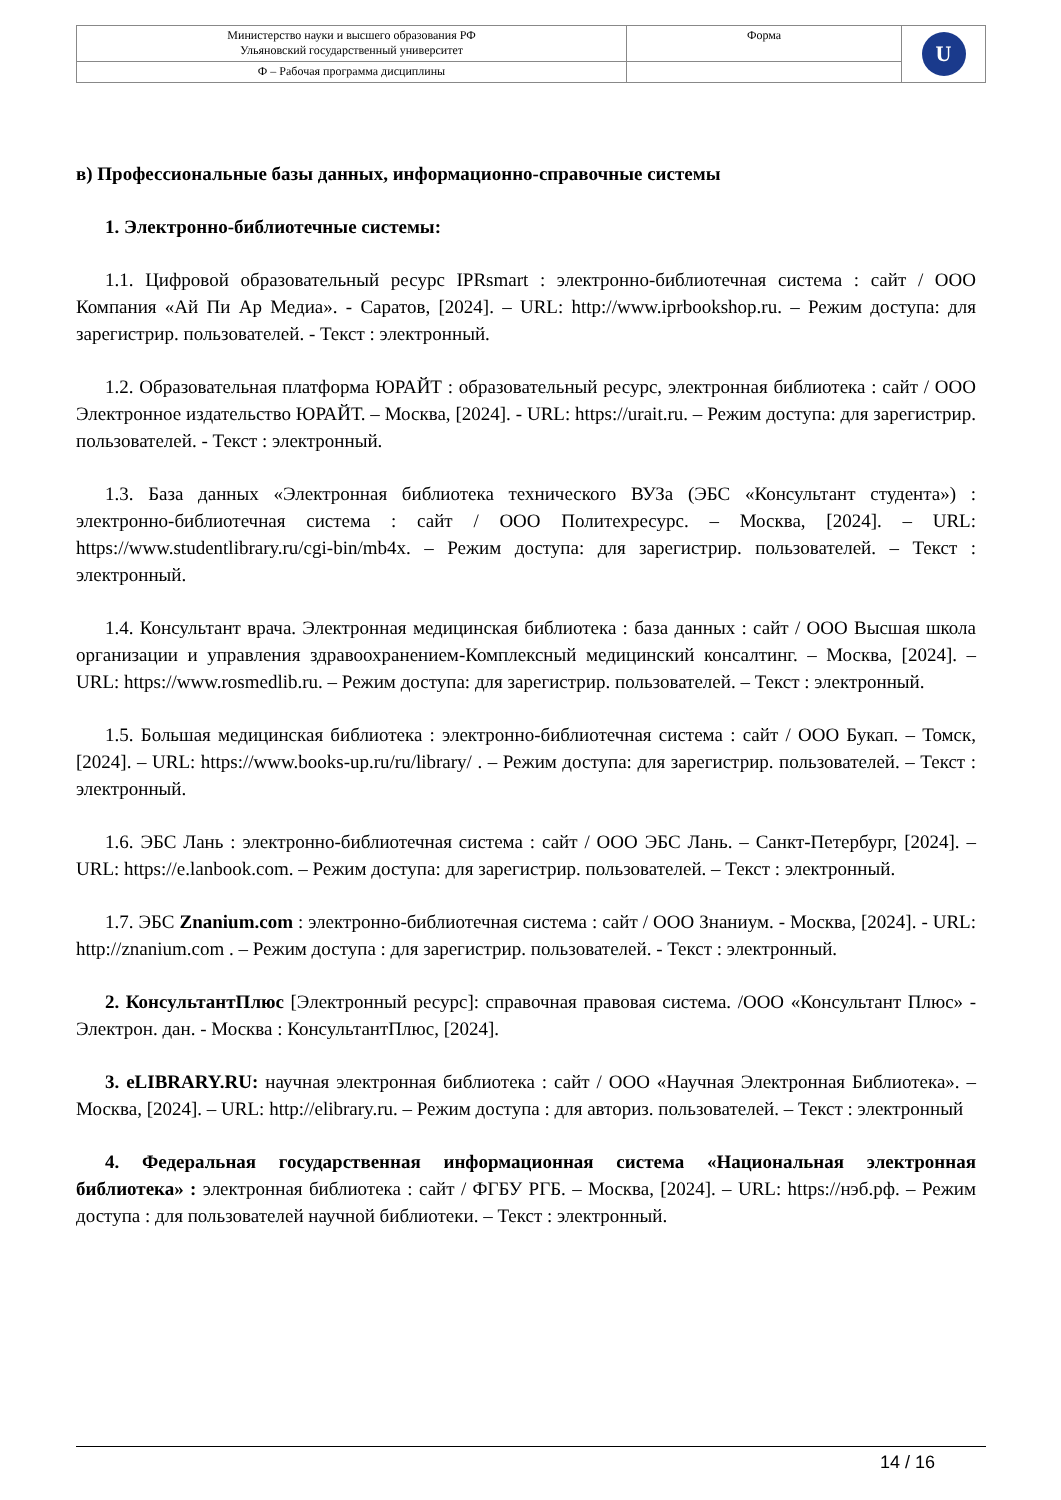| Министерство науки и высшего образования РФ Ульяновский государственный университет | Форма | U |
| Ф – Рабочая программа дисциплины | | |
в) Профессиональные базы данных, информационно-справочные системы
1. Электронно-библиотечные системы:
1.1. Цифровой образовательный ресурс IPRsmart : электронно-библиотечная система : сайт / ООО Компания «Ай Пи Ар Медиа». - Саратов, [2024]. – URL: http://www.iprbookshop.ru. – Режим доступа: для зарегистрир. пользователей. - Текст : электронный.
1.2. Образовательная платформа ЮРАЙТ : образовательный ресурс, электронная библиотека : сайт / ООО Электронное издательство ЮРАЙТ. – Москва, [2024]. - URL: https://urait.ru. – Режим доступа: для зарегистрир. пользователей. - Текст : электронный.
1.3. База данных «Электронная библиотека технического ВУЗа (ЭБС «Консультант студента») : электронно-библиотечная система : сайт / ООО Политехресурс. – Москва, [2024]. – URL: https://www.studentlibrary.ru/cgi-bin/mb4x. – Режим доступа: для зарегистрир. пользователей. – Текст : электронный.
1.4. Консультант врача. Электронная медицинская библиотека : база данных : сайт / ООО Высшая школа организации и управления здравоохранением-Комплексный медицинский консалтинг. – Москва, [2024]. – URL: https://www.rosmedlib.ru. – Режим доступа: для зарегистрир. пользователей. – Текст : электронный.
1.5. Большая медицинская библиотека : электронно-библиотечная система : сайт / ООО Букап. – Томск, [2024]. – URL: https://www.books-up.ru/ru/library/ . – Режим доступа: для зарегистрир. пользователей. – Текст : электронный.
1.6. ЭБС Лань : электронно-библиотечная система : сайт / ООО ЭБС Лань. – Санкт-Петербург, [2024]. – URL: https://e.lanbook.com. – Режим доступа: для зарегистрир. пользователей. – Текст : электронный.
1.7. ЭБС Znanium.com : электронно-библиотечная система : сайт / ООО Знаниум. - Москва, [2024]. - URL: http://znanium.com . – Режим доступа : для зарегистрир. пользователей. - Текст : электронный.
2. КонсультантПлюс [Электронный ресурс]: справочная правовая система. /ООО «Консультант Плюс» - Электрон. дан. - Москва : КонсультантПлюс, [2024].
3. eLIBRARY.RU: научная электронная библиотека : сайт / ООО «Научная Электронная Библиотека». – Москва, [2024]. – URL: http://elibrary.ru. – Режим доступа : для авториз. пользователей. – Текст : электронный
4. Федеральная государственная информационная система «Национальная электронная библиотека» : электронная библиотека : сайт / ФГБУ РГБ. – Москва, [2024]. – URL: https://нэб.рф. – Режим доступа : для пользователей научной библиотеки. – Текст : электронный.
14 / 16